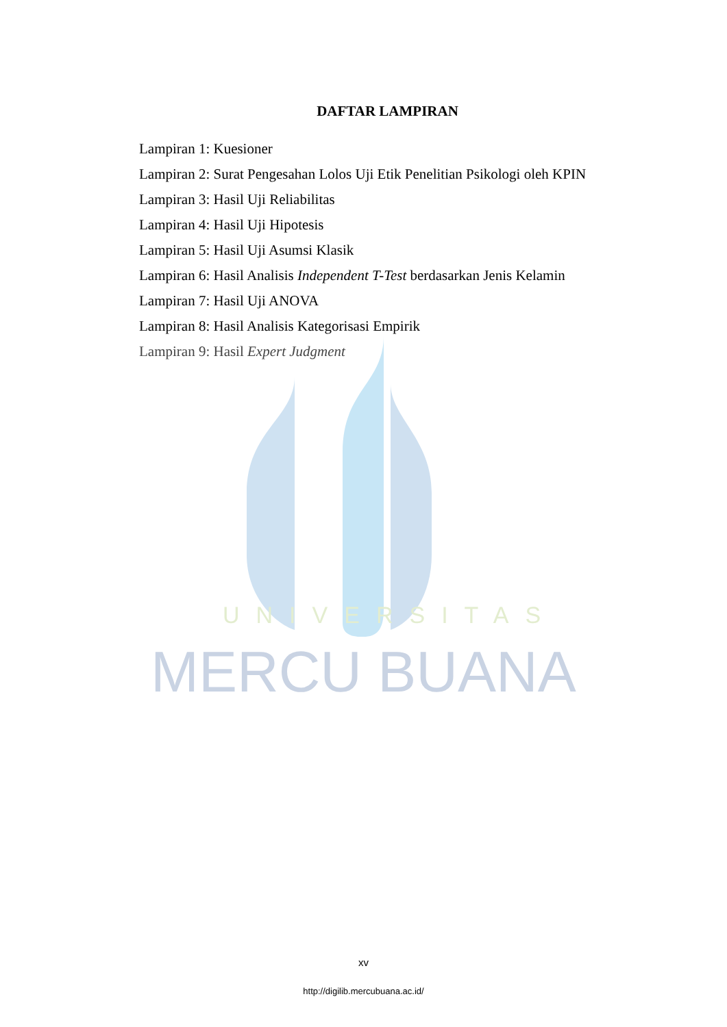UNIVERSITAS
MERCU BUANA
DAFTAR LAMPIRAN
Lampiran 1: Kuesioner
Lampiran 2: Surat Pengesahan Lolos Uji Etik Penelitian Psikologi oleh KPIN
Lampiran 3: Hasil Uji Reliabilitas
Lampiran 4: Hasil Uji Hipotesis
Lampiran 5: Hasil Uji Asumsi Klasik
Lampiran 6: Hasil Analisis Independent T-Test berdasarkan Jenis Kelamin
Lampiran 7: Hasil Uji ANOVA
Lampiran 8: Hasil Analisis Kategorisasi Empirik
Lampiran 9: Hasil Expert Judgment
xv
http://digilib.mercubuana.ac.id/